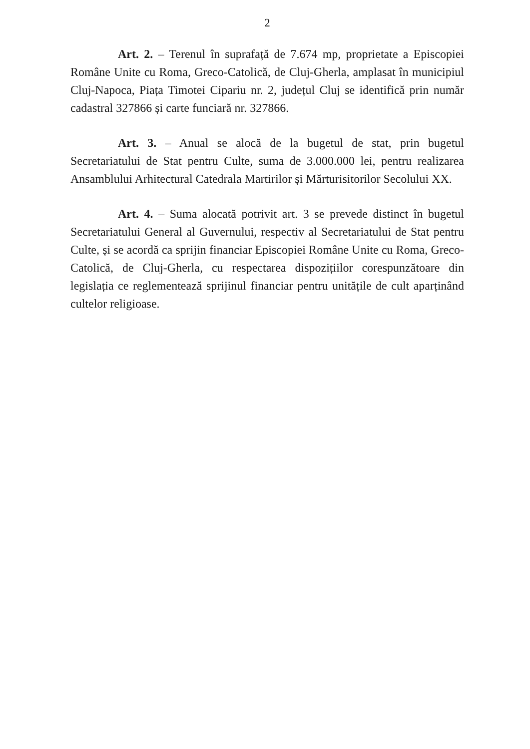2
Art. 2. – Terenul în suprafață de 7.674 mp, proprietate a Episcopiei Române Unite cu Roma, Greco-Catolică, de Cluj-Gherla, amplasat în municipiul Cluj-Napoca, Piața Timotei Cipariu nr. 2, județul Cluj se identifică prin număr cadastral 327866 și carte funciară nr. 327866.
Art. 3. – Anual se alocă de la bugetul de stat, prin bugetul Secretariatului de Stat pentru Culte, suma de 3.000.000 lei, pentru realizarea Ansamblului Arhitectural Catedrala Martirilor și Mărturisitorilor Secolului XX.
Art. 4. – Suma alocată potrivit art. 3 se prevede distinct în bugetul Secretariatului General al Guvernului, respectiv al Secretariatului de Stat pentru Culte, și se acordă ca sprijin financiar Episcopiei Române Unite cu Roma, Greco-Catolică, de Cluj-Gherla, cu respectarea dispozițiilor corespunzătoare din legislația ce reglementează sprijinul financiar pentru unitățile de cult aparținând cultelor religioase.